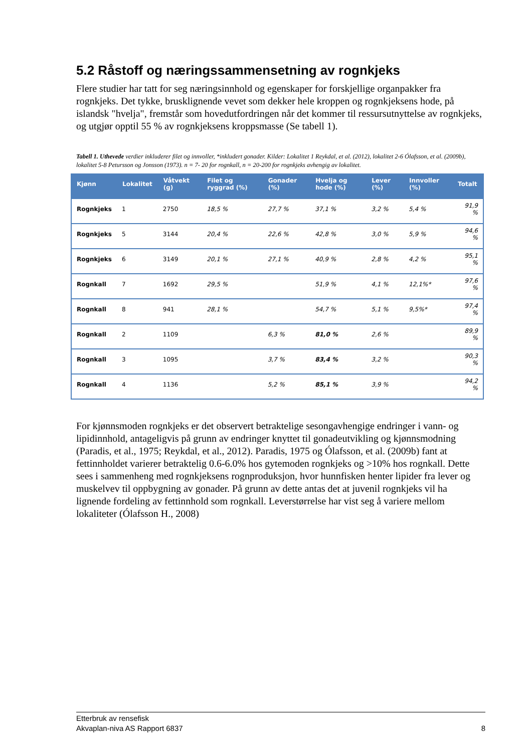5.2 Råstoff og næringssammensetning av rognkjeks
Flere studier har tatt for seg næringsinnhold og egenskaper for forskjellige organpakker fra rognkjeks. Det tykke, brusklignende vevet som dekker hele kroppen og rognkjeksens hode, på islandsk "hvelja", fremstår som hovedutfordringen når det kommer til ressursutnyttelse av rognkjeks, og utgjør opptil 55 % av rognkjeksens kroppsmasse (Se tabell 1).
Tabell 1. Uthevede verdier inkluderer filet og innvoller, *inkludert gonader. Kilder: Lokalitet 1 Reykdal, et al. (2012), lokalitet 2-6 Ólafsson, et al. (2009b), lokalitet 5-8 Petursson og Jonsson (1973). n = 7- 20 for rognkall, n = 20-200 for rognkjeks avhengig av lokalitet.
| Kjønn | Lokalitet | Våtvekt (g) | Filet og ryggrad (%) | Gonader (%) | Hvelja og hode (%) | Lever (%) | Innvoller (%) | Totalt |
| --- | --- | --- | --- | --- | --- | --- | --- | --- |
| Rognkjeks | 1 | 2750 | 18,5 % | 27,7 % | 37,1 % | 3,2 % | 5,4 % | 91,9 % |
| Rognkjeks | 5 | 3144 | 20,4 % | 22,6 % | 42,8 % | 3,0 % | 5,9 % | 94,6 % |
| Rognkjeks | 6 | 3149 | 20,1 % | 27,1 % | 40,9 % | 2,8 % | 4,2 % | 95,1 % |
| Rognkall | 7 | 1692 | 29,5 % | | 51,9 % | 4,1 % | 12,1%* | 97,6 % |
| Rognkall | 8 | 941 | 28,1 % | | 54,7 % | 5,1 % | 9,5%* | 97,4 % |
| Rognkall | 2 | 1109 | | 6,3 % | 81,0 % | 2,6 % | | 89,9 % |
| Rognkall | 3 | 1095 | | 3,7 % | 83,4 % | 3,2 % | | 90,3 % |
| Rognkall | 4 | 1136 | | 5,2 % | 85,1 % | 3,9 % | | 94,2 % |
For kjønnsmoden rognkjeks er det observert betraktelige sesongavhengige endringer i vann- og lipidinnhold, antageligvis på grunn av endringer knyttet til gonadeutvikling og kjønnsmodning (Paradis, et al., 1975; Reykdal, et al., 2012). Paradis, 1975 og Ólafsson, et al. (2009b) fant at fettinnholdet varierer betraktelig 0.6-6.0% hos gytemoden rognkjeks og >10% hos rognkall. Dette sees i sammenheng med rognkjeksens rognproduksjon, hvor hunnfisken henter lipider fra lever og muskelvev til oppbygning av gonader. På grunn av dette antas det at juvenil rognkjeks vil ha lignende fordeling av fettinnhold som rognkall. Leverstørrelse har vist seg å variere mellom lokaliteter (Ólafsson H., 2008)
Etterbruk av rensefisk
Akvaplan-niva AS Rapport 6837 8